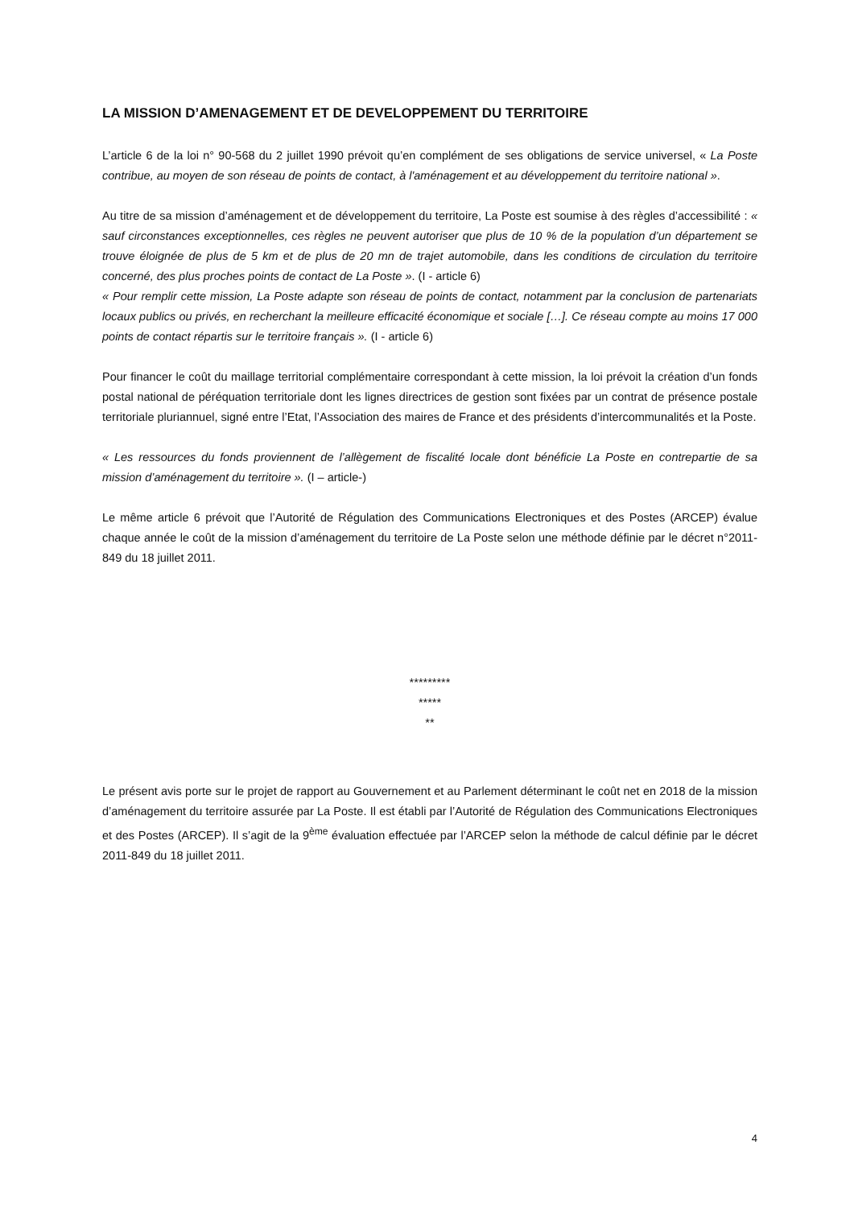LA MISSION D’AMENAGEMENT ET DE DEVELOPPEMENT DU TERRITOIRE
L’article 6 de la loi n° 90-568 du 2 juillet 1990 prévoit qu’en complément de ses obligations de service universel, « La Poste contribue, au moyen de son réseau de points de contact, à l'aménagement et au développement du territoire national ».
Au titre de sa mission d’aménagement et de développement du territoire, La Poste est soumise à des règles d’accessibilité : « sauf circonstances exceptionnelles, ces règles ne peuvent autoriser que plus de 10 % de la population d’un département se trouve éloignée de plus de 5 km et de plus de 20 mn de trajet automobile, dans les conditions de circulation du territoire concerné, des plus proches points de contact de La Poste ». (I - article 6)
« Pour remplir cette mission, La Poste adapte son réseau de points de contact, notamment par la conclusion de partenariats locaux publics ou privés, en recherchant la meilleure efficacité économique et sociale […]. Ce réseau compte au moins 17 000 points de contact répartis sur le territoire français ». (I - article 6)
Pour financer le coût du maillage territorial complémentaire correspondant à cette mission, la loi prévoit la création d’un fonds postal national de péréquation territoriale dont les lignes directrices de gestion sont fixées par un contrat de présence postale territoriale pluriannuel, signé entre l’Etat, l’Association des maires de France et des présidents d’intercommunalités et la Poste.
« Les ressources du fonds proviennent de l’allègement de fiscalité locale dont bénéficie La Poste en contrepartie de sa mission d’aménagement du territoire ». (I – article-)
Le même article 6 prévoit que l’Autorité de Régulation des Communications Electroniques et des Postes (ARCEP) évalue chaque année le coût de la mission d’aménagement du territoire de La Poste selon une méthode définie par le décret n°2011-849 du 18 juillet 2011.
*********
*****
**
Le présent avis porte sur le projet de rapport au Gouvernement et au Parlement déterminant le coût net en 2018 de la mission d’aménagement du territoire assurée par La Poste. Il est établi par l’Autorité de Régulation des Communications Electroniques et des Postes (ARCEP). Il s’agit de la 9<sup>ème</sup> évaluation effectuée par l’ARCEP selon la méthode de calcul définie par le décret 2011-849 du 18 juillet 2011.
4